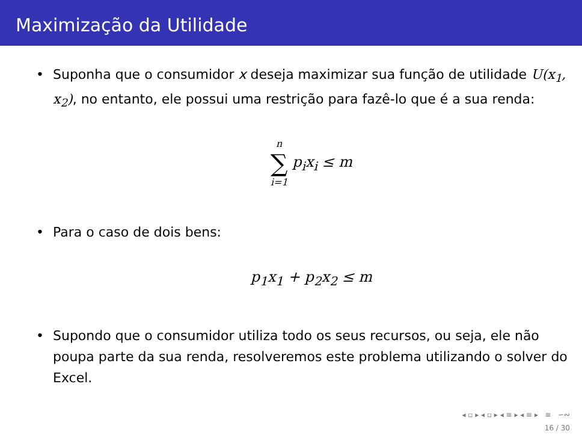Maximização da Utilidade
• Suponha que o consumidor x deseja maximizar sua função de utilidade U(x<sub>1</sub>, x<sub>2</sub>), no entanto, ele possui uma restrição para fazê-lo que é a sua renda:
n ∑ i=1 p<sub>i</sub>x<sub>i</sub> ≤ m
• Para o caso de dois bens:
p<sub>1</sub>x<sub>1</sub> + p<sub>2</sub>x<sub>2</sub> ≤ m
• Supondo que o consumidor utiliza todo os seus recursos, ou seja, ele não poupa parte da sua renda, resolveremos este problema utilizando o solver do Excel.
◂ ▫ ▸ ◂ ▫ ▸ ◂ ≡ ▸ ◂ ≡ ▸ ≡ ∽∾
16 / 30